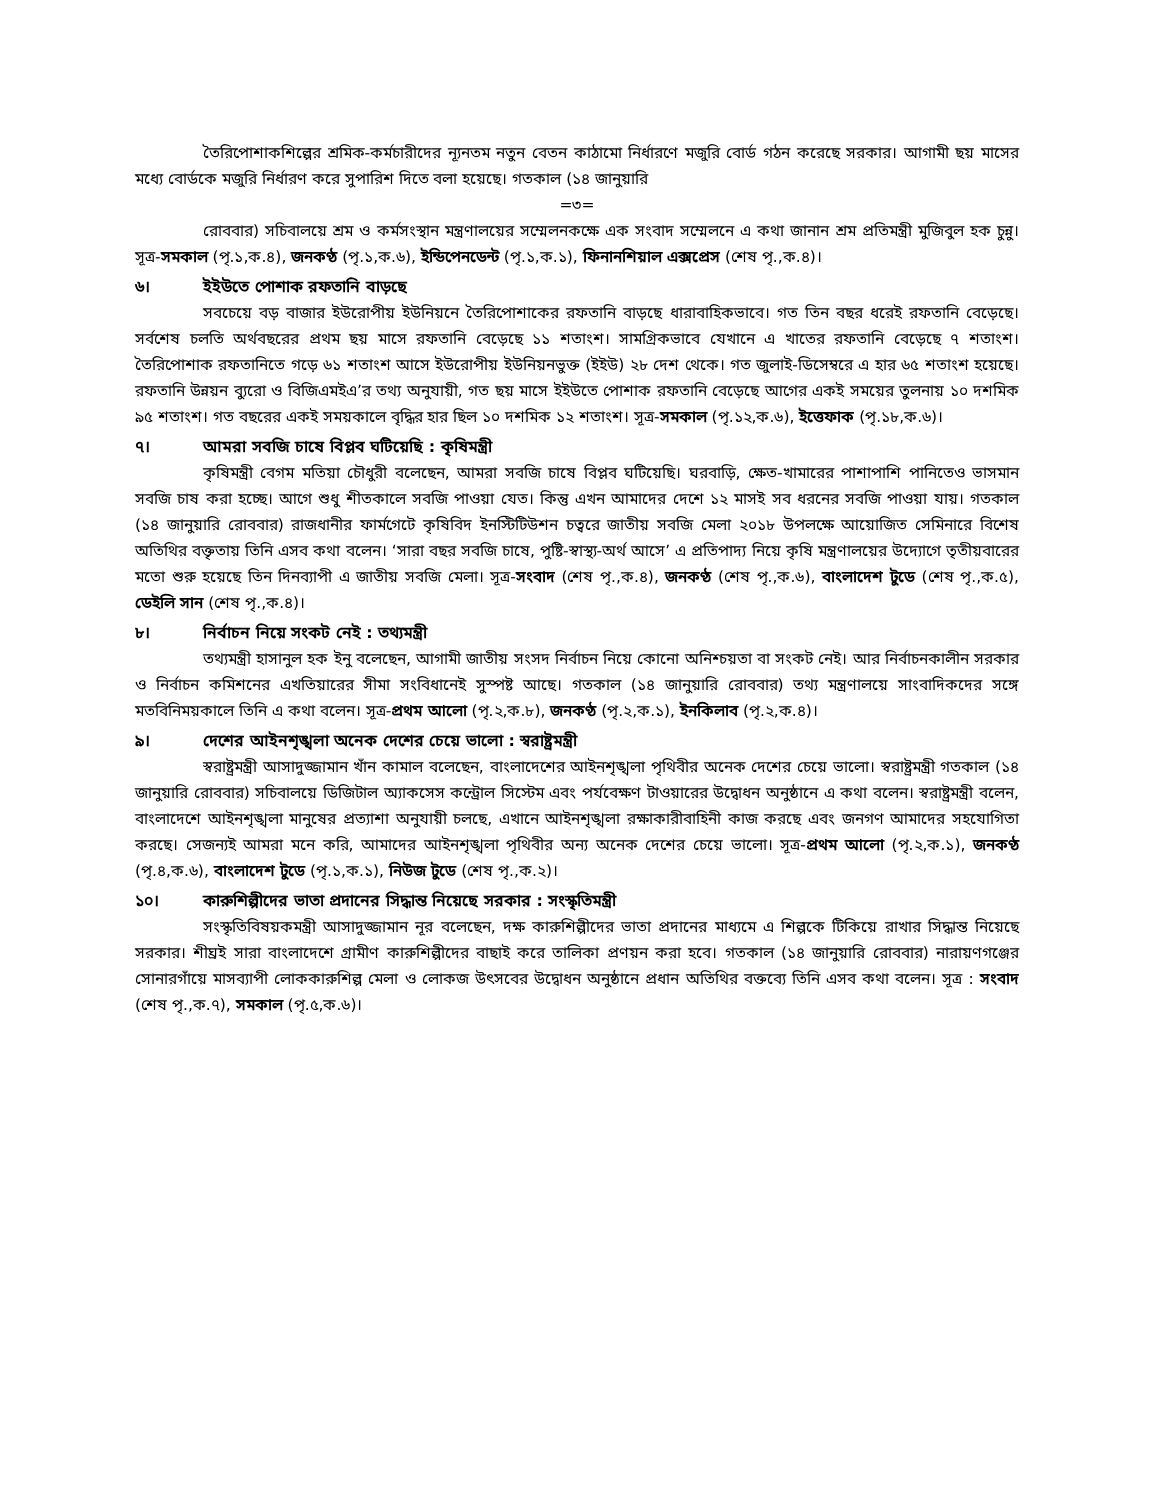তৈরিপোশাকশিল্পের শ্রমিক-কর্মচারীদের ন্যূনতম নতুন বেতন কাঠামো নির্ধারণে মজুরি বোর্ড গঠন করেছে সরকার। আগামী ছয় মাসের মধ্যে বোর্ডকে মজুরি নির্ধারণ করে সুপারিশ দিতে বলা হয়েছে। গতকাল (১৪ জানুয়ারি
=৩=
রোববার) সচিবালয়ে শ্রম ও কর্মসংস্থান মন্ত্রণালয়ের সম্মেলনকক্ষে এক সংবাদ সম্মেলনে এ কথা জানান শ্রম প্রতিমন্ত্রী মুজিবুল হক চুন্নু। সূত্র-সমকাল (পৃ.১,ক.৪), জনকণ্ঠ (পৃ.১,ক.৬), ইন্ডিপেনডেন্ট (পৃ.১,ক.১), ফিনানশিয়াল এক্সপ্রেস (শেষ পৃ.,ক.৪)।
৬। ইইউতে পোশাক রফতানি বাড়ছে
সবচেয়ে বড় বাজার ইউরোপীয় ইউনিয়নে তৈরিপোশাকের রফতানি বাড়ছে ধারাবাহিকভাবে। গত তিন বছর ধরেই রফতানি বেড়েছে। সর্বশেষ চলতি অর্থবছরের প্রথম ছয় মাসে রফতানি বেড়েছে ১১ শতাংশ। সামগ্রিকভাবে যেখানে এ খাতের রফতানি বেড়েছে ৭ শতাংশ। তৈরিপোশাক রফতানিতে গড়ে ৬১ শতাংশ আসে ইউরোপীয় ইউনিয়নভুক্ত (ইইউ) ২৮ দেশ থেকে। গত জুলাই-ডিসেম্বরে এ হার ৬৫ শতাংশ হয়েছে। রফতানি উন্নয়ন ব্যুরো ও বিজিএমইএ’র তথ্য অনুযায়ী, গত ছয় মাসে ইইউতে পোশাক রফতানি বেড়েছে আগের একই সময়ের তুলনায় ১০ দশমিক ৯৫ শতাংশ। গত বছরের একই সময়কালে বৃদ্ধির হার ছিল ১০ দশমিক ১২ শতাংশ। সূত্র-সমকাল (পৃ.১২,ক.৬), ইত্তেফাক (পৃ.১৮,ক.৬)।
৭। আমরা সবজি চাষে বিপ্লব ঘটিয়েছি : কৃষিমন্ত্রী
কৃষিমন্ত্রী বেগম মতিয়া চৌধুরী বলেছেন, আমরা সবজি চাষে বিপ্লব ঘটিয়েছি। ঘরবাড়ি, ক্ষেত-খামারের পাশাপাশি পানিতেও ভাসমান সবজি চাষ করা হচ্ছে। আগে শুধু শীতকালে সবজি পাওয়া যেত। কিন্তু এখন আমাদের দেশে ১২ মাসই সব ধরনের সবজি পাওয়া যায়। গতকাল (১৪ জানুয়ারি রোববার) রাজধানীর ফার্মগেটে কৃষিবিদ ইনস্টিটিউশন চত্বরে জাতীয় সবজি মেলা ২০১৮ উপলক্ষে আয়োজিত সেমিনারে বিশেষ অতিথির বক্তৃতায় তিনি এসব কথা বলেন। ‘সারা বছর সবজি চাষে, পুষ্টি-স্বাস্থ্য-অর্থ আসে’ এ প্রতিপাদ্য নিয়ে কৃষি মন্ত্রণালয়ের উদ্যোগে তৃতীয়বারের মতো শুরু হয়েছে তিন দিনব্যাপী এ জাতীয় সবজি মেলা। সূত্র-সংবাদ (শেষ পৃ.,ক.৪), জনকণ্ঠ (শেষ পৃ.,ক.৬), বাংলাদেশ টুডে (শেষ পৃ.,ক.৫), ডেইলি সান (শেষ পৃ.,ক.৪)।
৮। নির্বাচন নিয়ে সংকট নেই : তথ্যমন্ত্রী
তথ্যমন্ত্রী হাসানুল হক ইনু বলেছেন, আগামী জাতীয় সংসদ নির্বাচন নিয়ে কোনো অনিশ্চয়তা বা সংকট নেই। আর নির্বাচনকালীন সরকার ও নির্বাচন কমিশনের এখতিয়ারের সীমা সংবিধানেই সুস্পষ্ট আছে। গতকাল (১৪ জানুয়ারি রোববার) তথ্য মন্ত্রণালয়ে সাংবাদিকদের সঙ্গে মতবিনিময়কালে তিনি এ কথা বলেন। সূত্র-প্রথম আলো (পৃ.২,ক.৮), জনকণ্ঠ (পৃ.২,ক.১), ইনকিলাব (পৃ.২,ক.৪)।
৯। দেশের আইনশৃঙ্খলা অনেক দেশের চেয়ে ভালো : স্বরাষ্ট্রমন্ত্রী
স্বরাষ্ট্রমন্ত্রী আসাদুজ্জামান খাঁন কামাল বলেছেন, বাংলাদেশের আইনশৃঙ্খলা পৃথিবীর অনেক দেশের চেয়ে ভালো। স্বরাষ্ট্রমন্ত্রী গতকাল (১৪ জানুয়ারি রোববার) সচিবালয়ে ডিজিটাল অ্যাকসেস কন্ট্রোল সিস্টেম এবং পর্যবেক্ষণ টাওয়ারের উদ্বোধন অনুষ্ঠানে এ কথা বলেন। স্বরাষ্ট্রমন্ত্রী বলেন, বাংলাদেশে আইনশৃঙ্খলা মানুষের প্রত্যাশা অনুযায়ী চলছে, এখানে আইনশৃঙ্খলা রক্ষাকারীবাহিনী কাজ করছে এবং জনগণ আমাদের সহযোগিতা করছে। সেজন্যই আমরা মনে করি, আমাদের আইনশৃঙ্খলা পৃথিবীর অন্য অনেক দেশের চেয়ে ভালো। সূত্র-প্রথম আলো (পৃ.২,ক.১), জনকণ্ঠ (পৃ.৪,ক.৬), বাংলাদেশ টুডে (পৃ.১,ক.১), নিউজ টুডে (শেষ পৃ.,ক.২)।
১০। কারুশিল্পীদের ভাতা প্রদানের সিদ্ধান্ত নিয়েছে সরকার : সংস্কৃতিমন্ত্রী
সংস্কৃতিবিষয়কমন্ত্রী আসাদুজ্জামান নূর বলেছেন, দক্ষ কারুশিল্পীদের ভাতা প্রদানের মাধ্যমে এ শিল্পকে টিকিয়ে রাখার সিদ্ধান্ত নিয়েছে সরকার। শীঘ্রই সারা বাংলাদেশে গ্রামীণ কারুশিল্পীদের বাছাই করে তালিকা প্রণয়ন করা হবে। গতকাল (১৪ জানুয়ারি রোববার) নারায়ণগঞ্জের সোনারগাঁয়ে মাসব্যাপী লোককারুশিল্প মেলা ও লোকজ উৎসবের উদ্বোধন অনুষ্ঠানে প্রধান অতিথির বক্তব্যে তিনি এসব কথা বলেন। সূত্র : সংবাদ (শেষ পৃ.,ক.৭), সমকাল (পৃ.৫,ক.৬)।